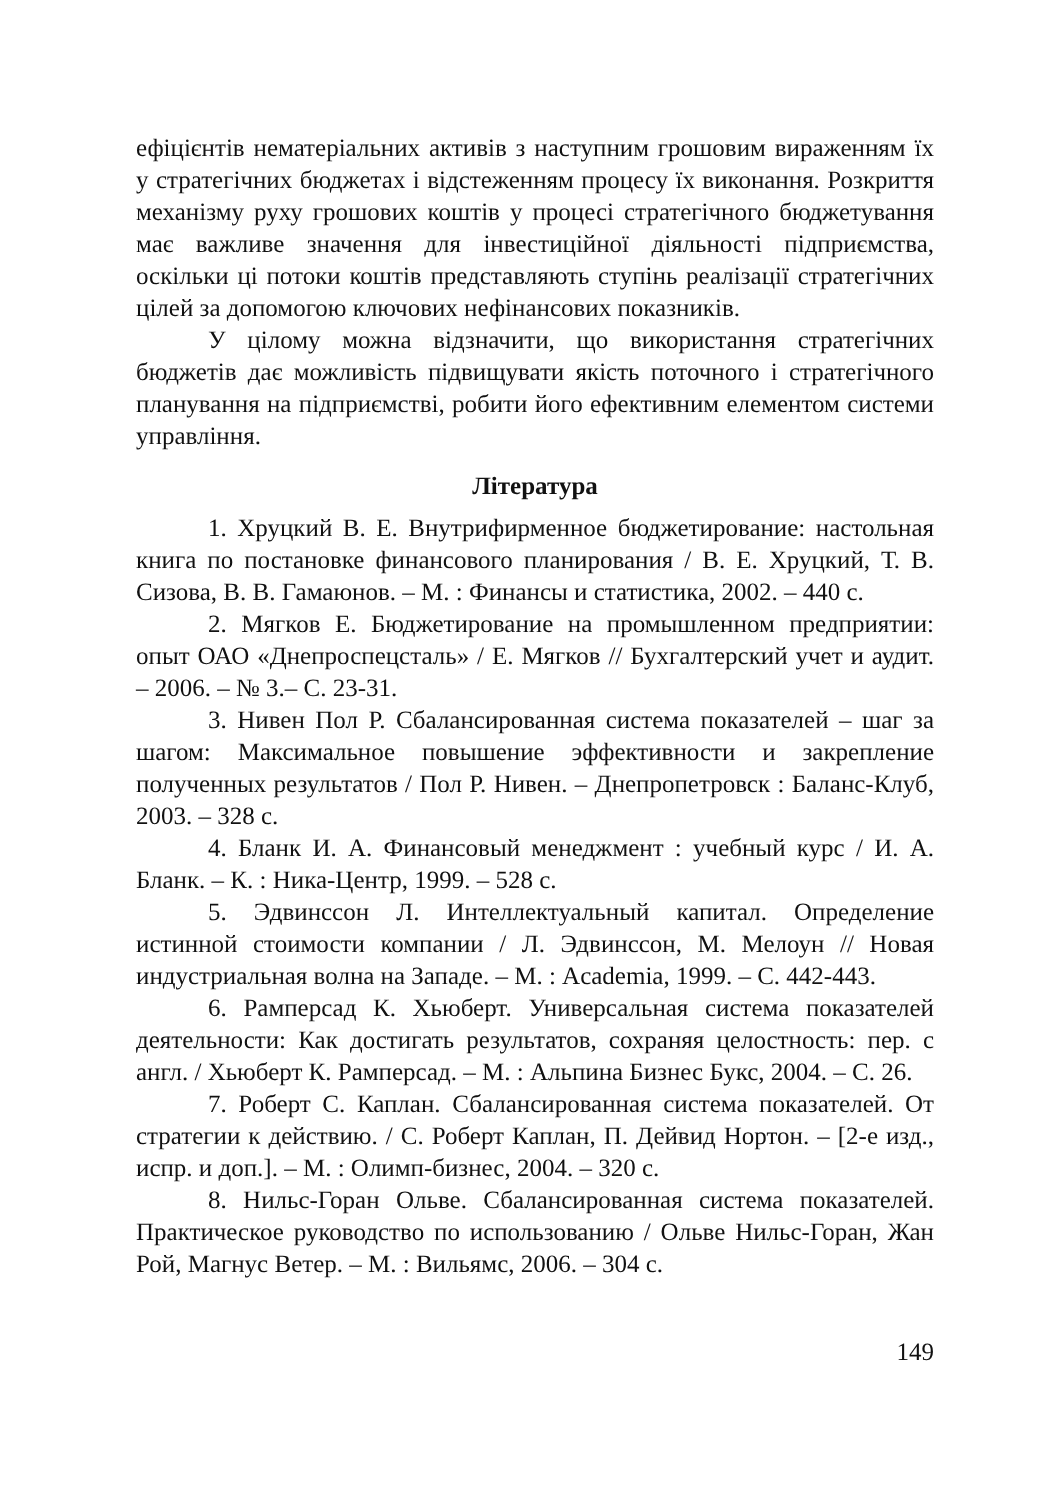ефіцієнтів нематеріальних активів з наступним грошовим вираженням їх у стратегічних бюджетах і відстеженням процесу їх виконання. Розкриття механізму руху грошових коштів у процесі стратегічного бюджетування має важливе значення для інвестиційної діяльності підприємства, оскільки ці потоки коштів представляють ступінь реалізації стратегічних цілей за допомогою ключових нефінансових показників.
У цілому можна відзначити, що використання стратегічних бюджетів дає можливість підвищувати якість поточного і стратегічного планування на підприємстві, робити його ефективним елементом системи управління.
Література
1. Хруцкий В. Е. Внутрифирменное бюджетирование: настольная книга по постановке финансового планирования / В. Е. Хруцкий, Т. В. Сизова, В. В. Гамаюнов. – М. : Финансы и статистика, 2002. – 440 с.
2. Мягков Е. Бюджетирование на промышленном предприятии: опыт ОАО «Днепроспецсталь» / Е. Мягков // Бухгалтерский учет и аудит. – 2006. – № 3.– С. 23-31.
3. Нивен Пол Р. Сбалансированная система показателей – шаг за шагом: Максимальное повышение эффективности и закрепление полученных результатов / Пол Р. Нивен. – Днепропетровск : Баланс-Клуб, 2003. – 328 с.
4. Бланк И. А. Финансовый менеджмент : учебный курс / И. А. Бланк. – К. : Ника-Центр, 1999. – 528 с.
5. Эдвинссон Л. Интеллектуальный капитал. Определение истинной стоимости компании / Л. Эдвинссон, М. Мелоун // Новая индустриальная волна на Западе. – М. : Academia, 1999. – С. 442-443.
6. Рамперсад К. Хьюберт. Универсальная система показателей деятельности: Как достигать результатов, сохраняя целостность: пер. с англ. / Хьюберт К. Рамперсад. – М. : Альпина Бизнес Букс, 2004. – С. 26.
7. Роберт С. Каплан. Сбалансированная система показателей. От стратегии к действию. / С. Роберт Каплан, П. Дейвид Нортон. – [2-е изд., испр. и доп.]. – М. : Олимп-бизнес, 2004. – 320 с.
8. Нильс-Горан Ольве. Сбалансированная система показателей. Практическое руководство по использованию / Ольве Нильс-Горан, Жан Рой, Магнус Ветер. – М. : Вильямс, 2006. – 304 с.
149